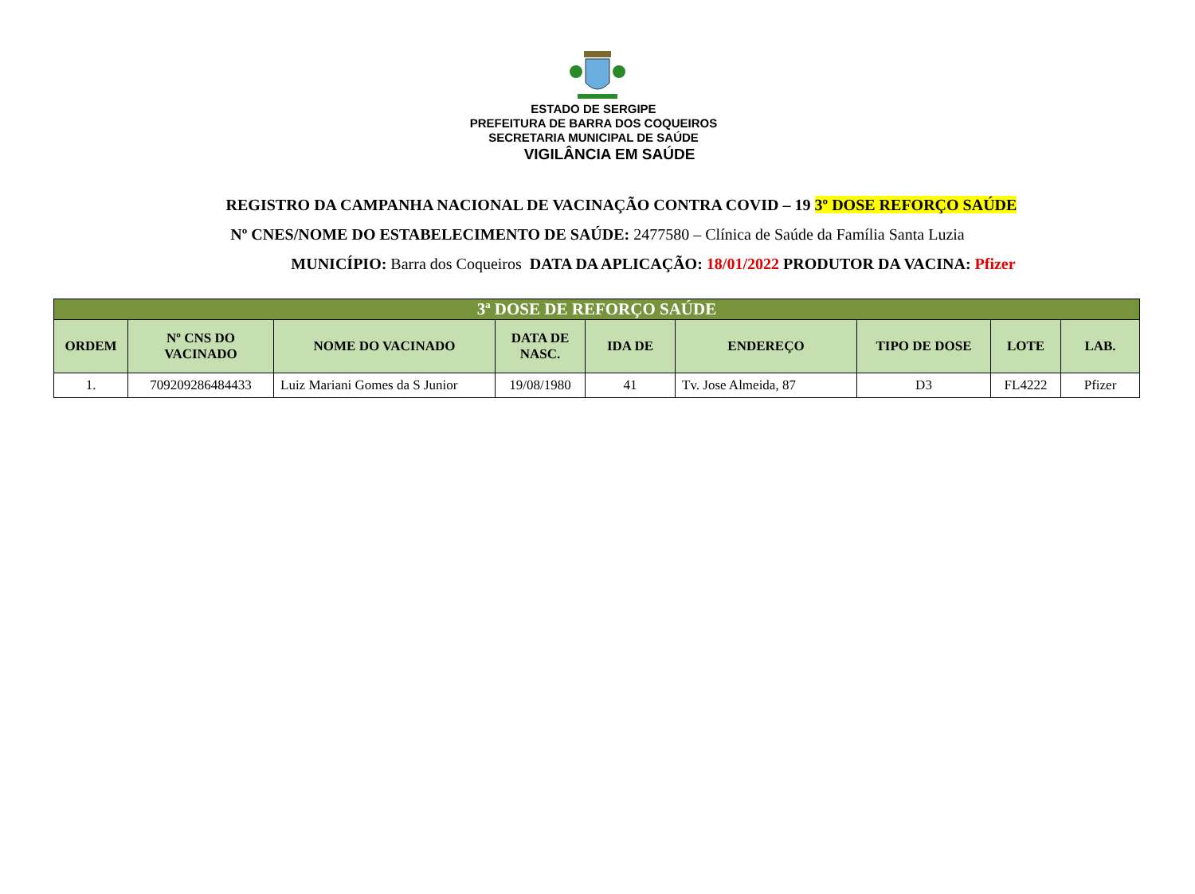ESTADO DE SERGIPE
PREFEITURA DE BARRA DOS COQUEIROS
SECRETARIA MUNICIPAL DE SAÚDE
VIGILÂNCIA EM SAÚDE
REGISTRO DA CAMPANHA NACIONAL DE VACINAÇÃO CONTRA COVID – 19 3º DOSE REFORÇO SAÚDE
Nº CNES/NOME DO ESTABELECIMENTO DE SAÚDE: 2477580 – Clínica de Saúde da Família Santa Luzia
MUNICÍPIO: Barra dos Coqueiros DATA DA APLICAÇÃO: 18/01/2022 PRODUTOR DA VACINA: Pfizer
| 3ª DOSE DE REFORÇO SAÚDE | | | | | | | | |
| --- | --- | --- | --- | --- | --- | --- | --- | --- |
| ORDEM | Nº CNS DO VACINADO | NOME DO VACINADO | DATA DE NASC. | IDA DE | ENDEREÇO | TIPO DE DOSE | LOTE | LAB. |
| 1. | 709209286484433 | Luiz Mariani Gomes da S Junior | 19/08/1980 | 41 | Tv. Jose Almeida, 87 | D3 | FL4222 | Pfizer |